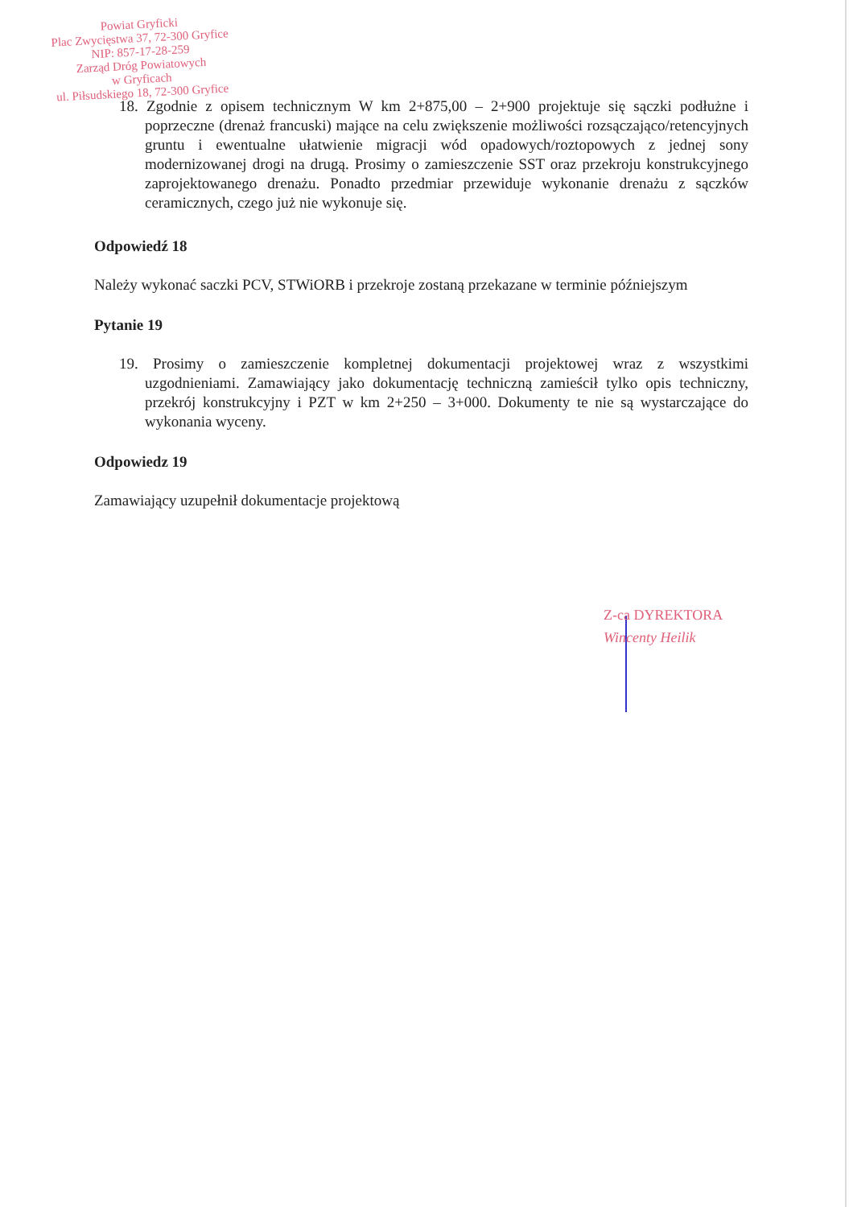Powiat Gryficki
Plac Zwycięstwa 37, 72-300 Gryfice
NIP: 857-17-28-259
Zarząd Dróg Powiatowych
w Gryficach
ul. Piłsudskiego 18, 72-300 Gryfice
18. Zgodnie z opisem technicznym W km 2+875,00 – 2+900 projektuje się sączki podłużne i poprzeczne (drenaż francuski) mające na celu zwiększenie możliwości rozsączająco/retencyjnych gruntu i ewentualne ułatwienie migracji wód opadowych/roztopowych z jednej sony modernizowanej drogi na drugą. Prosimy o zamieszczenie SST oraz przekroju konstrukcyjnego zaprojektowanego drenażu. Ponadto przedmiar przewiduje wykonanie drenażu z sączków ceramicznych, czego już nie wykonuje się.
Odpowiedź 18
Należy wykonać saczki PCV, STWiORB i przekroje zostaną przekazane w terminie późniejszym
Pytanie 19
19. Prosimy o zamieszczenie kompletnej dokumentacji projektowej wraz z wszystkimi uzgodnieniami. Zamawiający jako dokumentację techniczną zamieścił tylko opis techniczny, przekrój konstrukcyjny i PZT w km 2+250 – 3+000. Dokumenty te nie są wystarczające do wykonania wyceny.
Odpowiedz 19
Zamawiający uzupełnił dokumentacje projektową
Z-ca DYREKTORA
Wincenty Heilik